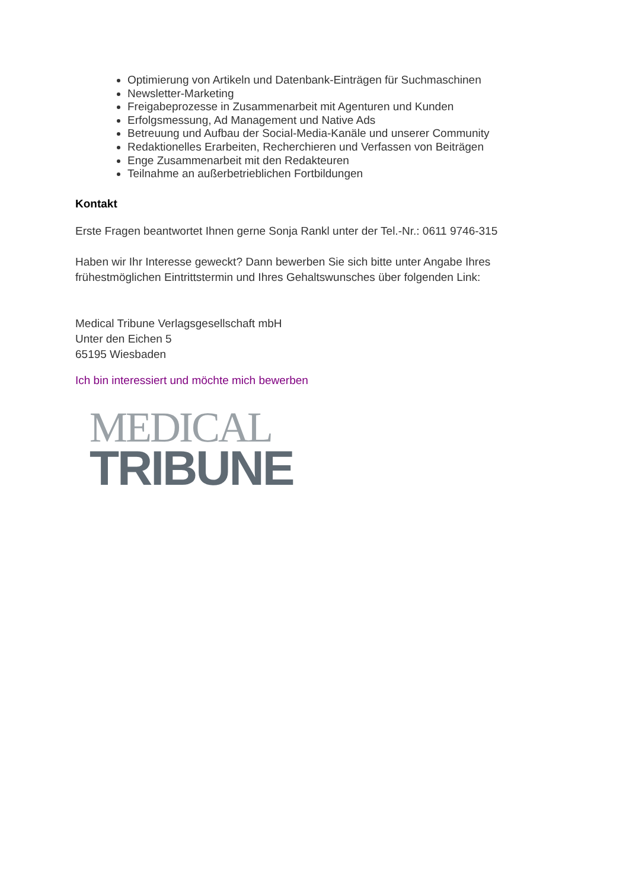Optimierung von Artikeln und Datenbank-Einträgen für Suchmaschinen
Newsletter-Marketing
Freigabeprozesse in Zusammenarbeit mit Agenturen und Kunden
Erfolgsmessung, Ad Management und Native Ads
Betreuung und Aufbau der Social-Media-Kanäle und unserer Community
Redaktionelles Erarbeiten, Recherchieren und Verfassen von Beiträgen
Enge Zusammenarbeit mit den Redakteuren
Teilnahme an außerbetrieblichen Fortbildungen
Kontakt
Erste Fragen beantwortet Ihnen gerne Sonja Rankl unter der Tel.-Nr.: 0611 9746-315
Haben wir Ihr Interesse geweckt? Dann bewerben Sie sich bitte unter Angabe Ihres frühestmöglichen Eintrittstermin und Ihres Gehaltswunsches über folgenden Link:
Medical Tribune Verlagsgesellschaft mbH
Unter den Eichen 5
65195 Wiesbaden
Ich bin interessiert und möchte mich bewerben
MEDICAL
TRIBUNE